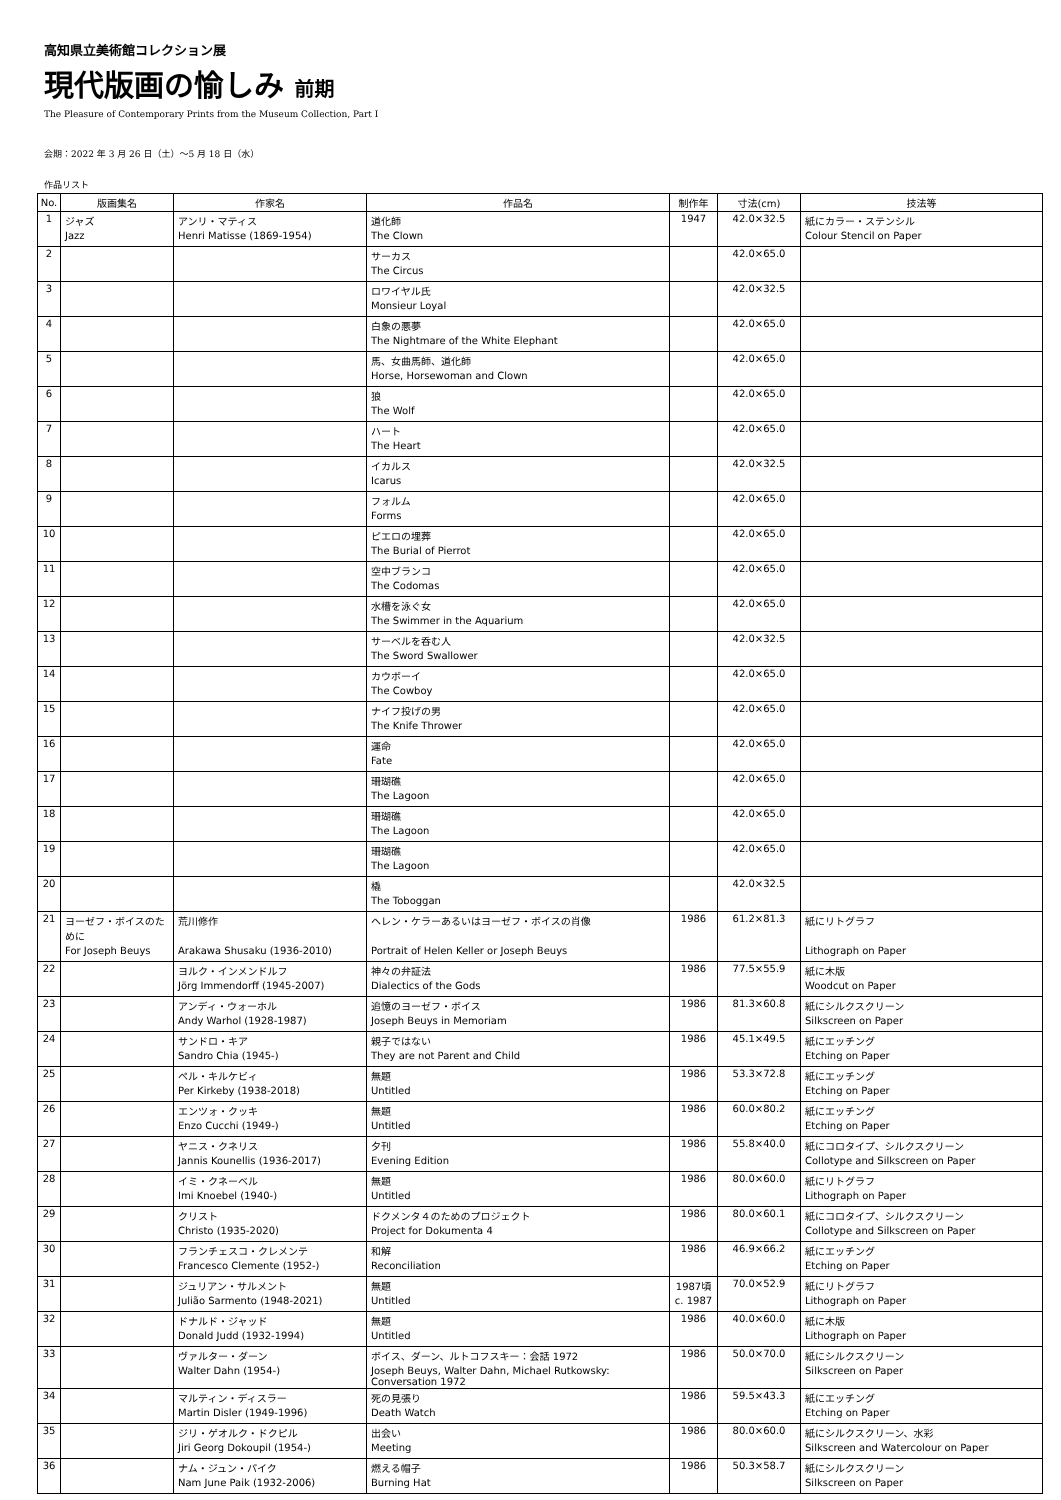高知県立美術館コレクション展
現代版画の愉しみ 前期
The Pleasure of Contemporary Prints from the Museum Collection, Part I
会期：2022 年 3 月 26 日（土）～5 月 18 日（水）
作品リスト
| No. | 版画集名 | 作家名 | 作品名 | 制作年 | 寸法(cm) | 技法等 |
| --- | --- | --- | --- | --- | --- | --- |
| 1 | ジャズ | アンリ・マティス | 道化師 | 1947 | 42.0×32.5 | 紙にカラー・ステンシル |
| | Jazz | Henri Matisse (1869-1954) | The Clown | | | Colour Stencil on Paper |
| 2 | | | サーカス | | 42.0×65.0 | |
| | | | The Circus | | | |
| 3 | | | ロワイヤル氏 | | 42.0×32.5 | |
| | | | Monsieur Loyal | | | |
| 4 | | | 白象の悪夢 | | 42.0×65.0 | |
| | | | The Nightmare of the White Elephant | | | |
| 5 | | | 馬、女曲馬師、道化師 | | 42.0×65.0 | |
| | | | Horse, Horsewoman and Clown | | | |
| 6 | | | 狼 | | 42.0×65.0 | |
| | | | The Wolf | | | |
| 7 | | | ハート | | 42.0×65.0 | |
| | | | The Heart | | | |
| 8 | | | イカルス | | 42.0×32.5 | |
| | | | Icarus | | | |
| 9 | | | フォルム | | 42.0×65.0 | |
| | | | Forms | | | |
| 10 | | | ピエロの埋葬 | | 42.0×65.0 | |
| | | | The Burial of Pierrot | | | |
| 11 | | | 空中ブランコ | | 42.0×65.0 | |
| | | | The Codomas | | | |
| 12 | | | 水槽を泳ぐ女 | | 42.0×65.0 | |
| | | | The Swimmer in the Aquarium | | | |
| 13 | | | サーベルを呑む人 | | 42.0×32.5 | |
| | | | The Sword Swallower | | | |
| 14 | | | カウボーイ | | 42.0×65.0 | |
| | | | The Cowboy | | | |
| 15 | | | ナイフ投げの男 | | 42.0×65.0 | |
| | | | The Knife Thrower | | | |
| 16 | | | 運命 | | 42.0×65.0 | |
| | | | Fate | | | |
| 17 | | | 珊瑚礁 | | 42.0×65.0 | |
| | | | The Lagoon | | | |
| 18 | | | 珊瑚礁 | | 42.0×65.0 | |
| | | | The Lagoon | | | |
| 19 | | | 珊瑚礁 | | 42.0×65.0 | |
| | | | The Lagoon | | | |
| 20 | | | 橇 | | 42.0×32.5 | |
| | | | The Toboggan | | | |
| 21 | ヨーゼフ・ボイスのために | 荒川修作 | ヘレン・ケラーあるいはヨーゼフ・ボイスの肖像 | 1986 | 61.2×81.3 | 紙にリトグラフ |
| | For Joseph Beuys | Arakawa Shusaku (1936-2010) | Portrait of Helen Keller or Joseph Beuys | | | Lithograph on Paper |
| 22 | | ヨルク・インメンドルフ | 神々の弁証法 | 1986 | 77.5×55.9 | 紙に木版 |
| | | Jörg Immendorff (1945-2007) | Dialectics of the Gods | | | Woodcut on Paper |
| 23 | | アンディ・ウォーホル | 追憶のヨーゼフ・ボイス | 1986 | 81.3×60.8 | 紙にシルクスクリーン |
| | | Andy Warhol (1928-1987) | Joseph Beuys in Memoriam | | | Silkscreen on Paper |
| 24 | | サンドロ・キア | 親子ではない | 1986 | 45.1×49.5 | 紙にエッチング |
| | | Sandro Chia (1945-) | They are not Parent and Child | | | Etching on Paper |
| 25 | | ペル・キルケビィ | 無題 | 1986 | 53.3×72.8 | 紙にエッチング |
| | | Per Kirkeby (1938-2018) | Untitled | | | Etching on Paper |
| 26 | | エンツォ・クッキ | 無題 | 1986 | 60.0×80.2 | 紙にエッチング |
| | | Enzo Cucchi (1949-) | Untitled | | | Etching on Paper |
| 27 | | ヤニス・クネリス | 夕刊 | 1986 | 55.8×40.0 | 紙にコロタイプ、シルクスクリーン |
| | | Jannis Kounellis (1936-2017) | Evening Edition | | | Collotype and Silkscreen on Paper |
| 28 | | イミ・クネーベル | 無題 | 1986 | 80.0×60.0 | 紙にリトグラフ |
| | | Imi Knoebel (1940-) | Untitled | | | Lithograph on Paper |
| 29 | | クリスト | ドクメンタ４のためのプロジェクト | 1986 | 80.0×60.1 | 紙にコロタイプ、シルクスクリーン |
| | | Christo (1935-2020) | Project for Dokumenta 4 | | | Collotype and Silkscreen on Paper |
| 30 | | フランチェスコ・クレメンテ | 和解 | 1986 | 46.9×66.2 | 紙にエッチング |
| | | Francesco Clemente (1952-) | Reconciliation | | | Etching on Paper |
| 31 | | ジュリアン・サルメント | 無題 | 1987頃 | 70.0×52.9 | 紙にリトグラフ |
| | | Julião Sarmento (1948-2021) | Untitled | c. 1987 | | Lithograph on Paper |
| 32 | | ドナルド・ジャッド | 無題 | 1986 | 40.0×60.0 | 紙に木版 |
| | | Donald Judd (1932-1994) | Untitled | | | Lithograph on Paper |
| 33 | | ヴァルター・ダーン | ボイス、ダーン、ルトコフスキー：会話 1972 | 1986 | 50.0×70.0 | 紙にシルクスクリーン |
| | | Walter Dahn (1954-) | Joseph Beuys, Walter Dahn, Michael Rutkowsky: Conversation 1972 | | | Silkscreen on Paper |
| 34 | | マルティン・ディスラー | 死の見張り | 1986 | 59.5×43.3 | 紙にエッチング |
| | | Martin Disler (1949-1996) | Death Watch | | | Etching on Paper |
| 35 | | ジリ・ゲオルク・ドクピル | 出会い | 1986 | 80.0×60.0 | 紙にシルクスクリーン、水彩 |
| | | Jiri Georg Dokoupil (1954-) | Meeting | | | Silkscreen and Watercolour on Paper |
| 36 | | ナム・ジュン・パイク | 燃える帽子 | 1986 | 50.3×58.7 | 紙にシルクスクリーン |
| | | Nam June Paik (1932-2006) | Burning Hat | | | Silkscreen on Paper |